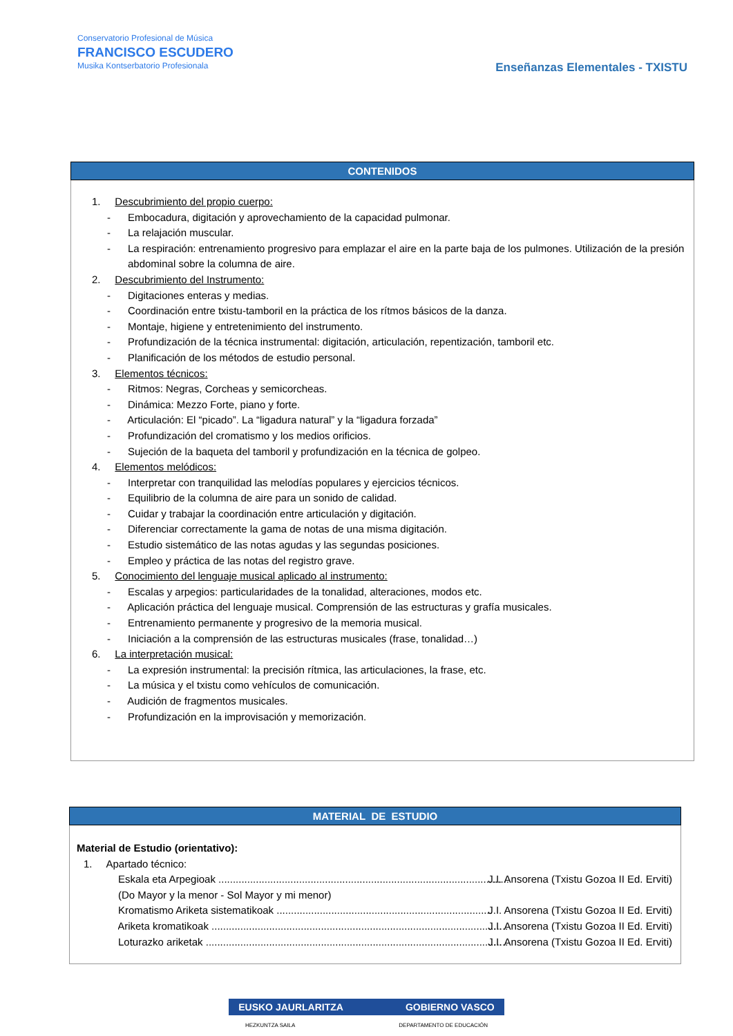Conservatorio Profesional de Música
FRANCISCO ESCUDERO
Musika Kontserbatorio Profesionala
Enseñanzas Elementales - TXISTU
| CONTENIDOS |
| --- |
| 1. Descubrimiento del propio cuerpo: - Embocadura, digitación y aprovechamiento de la capacidad pulmonar. - La relajación muscular. - La respiración: entrenamiento progresivo para emplazar el aire en la parte baja de los pulmones. Utilización de la presión abdominal sobre la columna de aire. 2. Descubrimiento del Instrumento: - Digitaciones enteras y medias. - Coordinación entre txistu-tamboril en la práctica de los rítmos básicos de la danza. - Montaje, higiene y entretenimiento del instrumento. - Profundización de la técnica instrumental: digitación, articulación, repentización, tamboril etc. - Planificación de los métodos de estudio personal. 3. Elementos técnicos: - Ritmos: Negras, Corcheas y semicorcheas. - Dinámica: Mezzo Forte, piano y forte. - Articulación: El “picado”. La “ligadura natural” y la “ligadura forzada” - Profundización del cromatismo y los medios orificios. - Sujeción de la baqueta del tamboril y profundización en la técnica de golpeo. 4. Elementos melódicos: - Interpretar con tranquilidad las melodías populares y ejercicios técnicos. - Equilibrio de la columna de aire para un sonido de calidad. - Cuidar y trabajar la coordinación entre articulación y digitación. - Diferenciar correctamente la gama de notas de una misma digitación. - Estudio sistemático de las notas agudas y las segundas posiciones. - Empleo y práctica de las notas del registro grave. 5. Conocimiento del lenguaje musical aplicado al instrumento: - Escalas y arpegios: particularidades de la tonalidad, alteraciones, modos etc. - Aplicación práctica del lenguaje musical. Comprensión de las estructuras y grafía musicales. - Entrenamiento permanente y progresivo de la memoria musical. - Iniciación a la comprensión de las estructuras musicales (frase, tonalidad…) 6. La interpretación musical: - La expresión instrumental: la precisión rítmica, las articulaciones, la frase, etc. - La música y el txistu como vehículos de comunicación. - Audición de fragmentos musicales. - Profundización en la improvisación y memorización. |
| MATERIAL DE ESTUDIO |
| --- |
| Material de Estudio (orientativo): 1. Apartado técnico: - Eskala eta Arpegioak ....................................................................................................... J.I. Ansorena (Txistu Gozoa II Ed. Erviti) (Do Mayor y la menor - Sol Mayor y mi menor) - Kromatismo Ariketa sistematikoak ........................................................................... J.I. Ansorena (Txistu Gozoa II Ed. Erviti) - Ariketa kromatikoak .......................................................................................................... J.I. Ansorena (Txistu Gozoa II Ed. Erviti) - Loturazko ariketak ............................................................................................................ J.I. Ansorena (Txistu Gozoa II Ed. Erviti) |
EUSKO JAURLARITZA GOBIERNO VASCO
HEZKUNTZA SAILA DEPARTAMENTO DE EDUCACIÓN